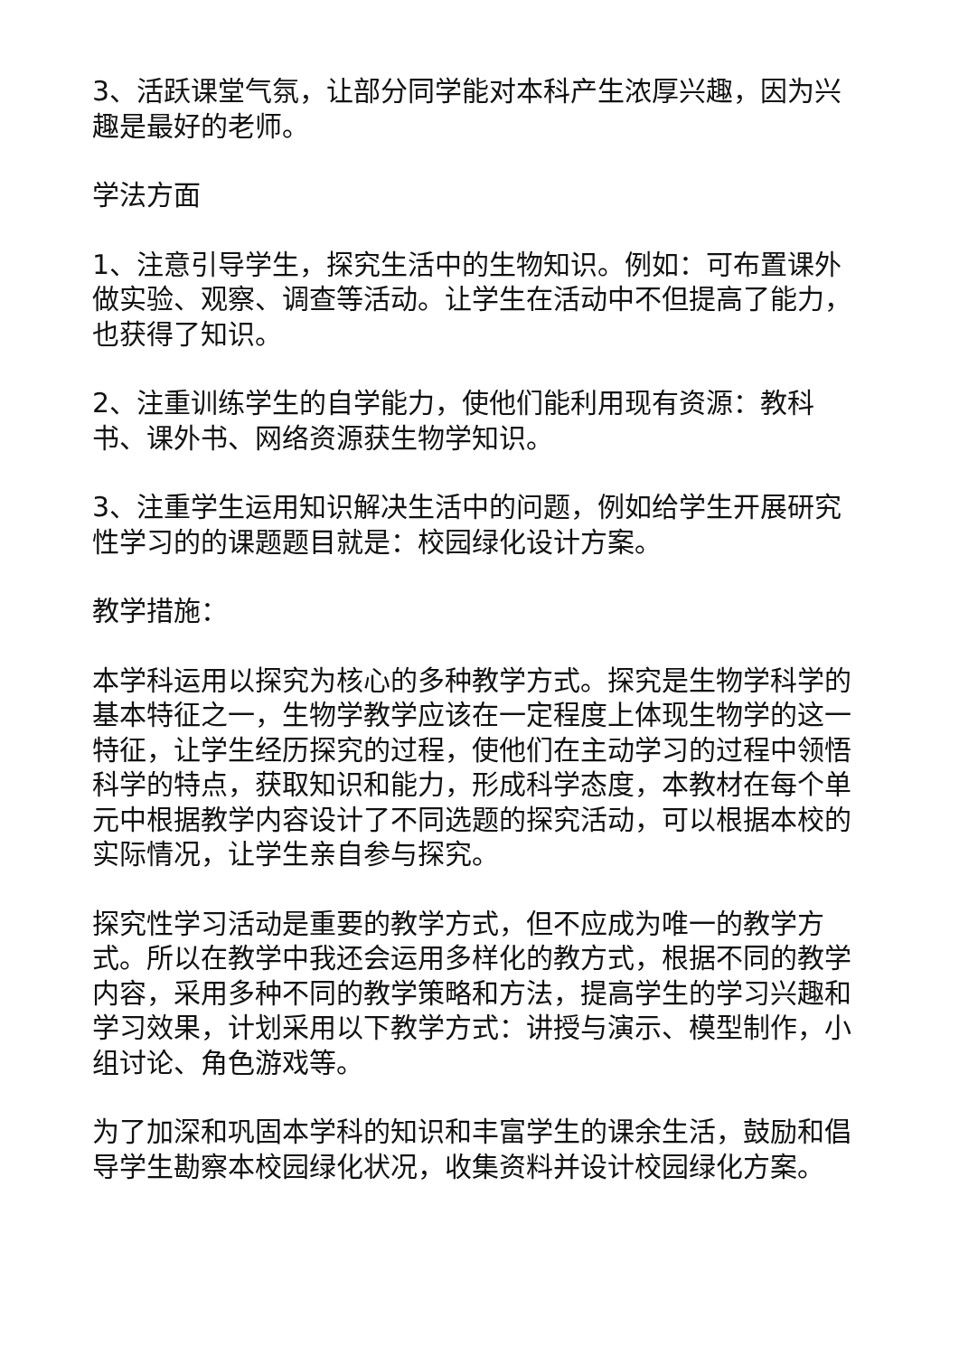3、活跃课堂气氛，让部分同学能对本科产生浓厚兴趣，因为兴趣是最好的老师。
学法方面
1、注意引导学生，探究生活中的生物知识。例如：可布置课外做实验、观察、调查等活动。让学生在活动中不但提高了能力，也获得了知识。
2、注重训练学生的自学能力，使他们能利用现有资源：教科书、课外书、网络资源获生物学知识。
3、注重学生运用知识解决生活中的问题，例如给学生开展研究性学习的的课题题目就是：校园绿化设计方案。
教学措施：
本学科运用以探究为核心的多种教学方式。探究是生物学科学的基本特征之一，生物学教学应该在一定程度上体现生物学的这一特征，让学生经历探究的过程，使他们在主动学习的过程中领悟科学的特点，获取知识和能力，形成科学态度，本教材在每个单元中根据教学内容设计了不同选题的探究活动，可以根据本校的实际情况，让学生亲自参与探究。
探究性学习活动是重要的教学方式，但不应成为唯一的教学方式。所以在教学中我还会运用多样化的教方式，根据不同的教学内容，采用多种不同的教学策略和方法，提高学生的学习兴趣和学习效果，计划采用以下教学方式：讲授与演示、模型制作，小组讨论、角色游戏等。
为了加深和巩固本学科的知识和丰富学生的课余生活，鼓励和倡导学生勘察本校园绿化状况，收集资料并设计校园绿化方案。